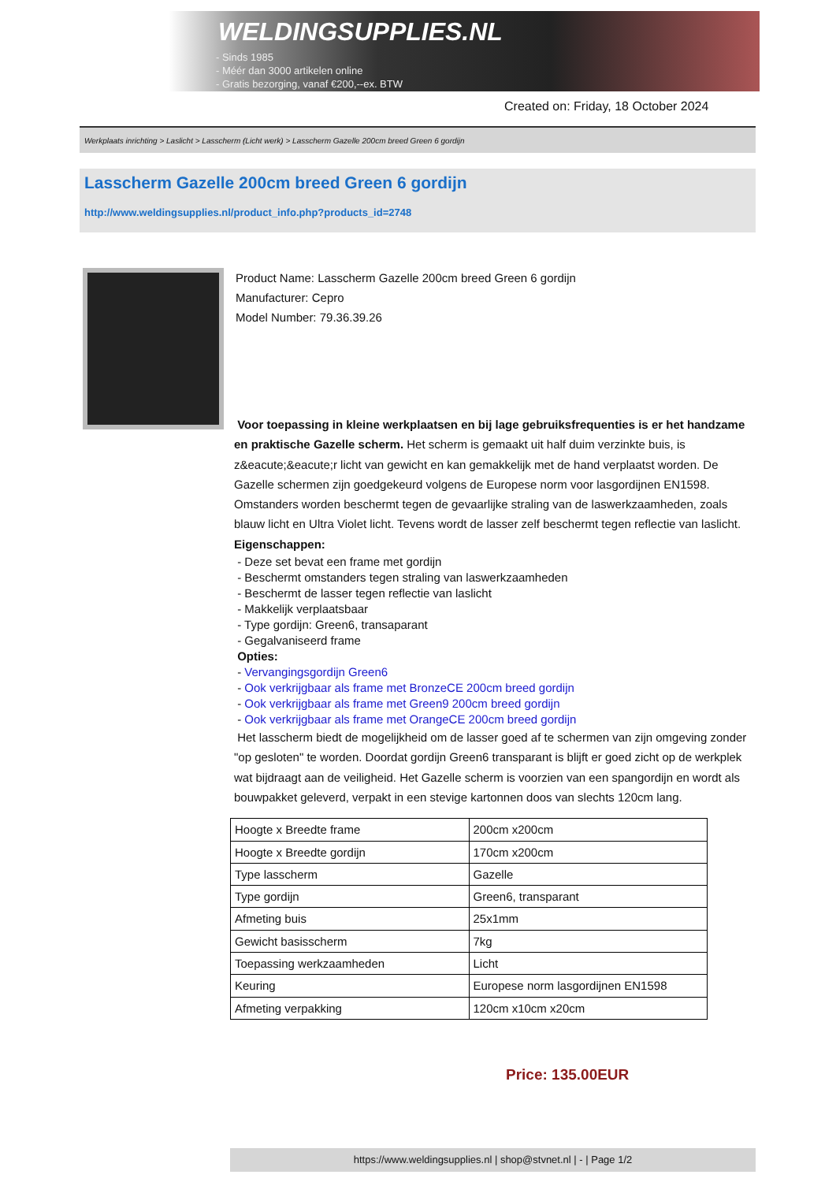WELDINGSUPPLIES.NL
- Sinds 1985
- Méér dan 3000 artikelen online
- Gratis bezorging, vanaf €200,--ex. BTW
Created on: Friday, 18 October 2024
Werkplaats inrichting > Laslicht > Lasscherm (Licht werk) > Lasscherm Gazelle 200cm breed Green 6 gordijn
Lasscherm Gazelle 200cm breed Green 6 gordijn
http://www.weldingsupplies.nl/product_info.php?products_id=2748
Product Name: Lasscherm Gazelle 200cm breed Green 6 gordijn
Manufacturer: Cepro
Model Number: 79.36.39.26
Voor toepassing in kleine werkplaatsen en bij lage gebruiksfrequenties is er het handzame en praktische Gazelle scherm. Het scherm is gemaakt uit half duim verzinkte buis, is z&eacute;&eacute;r licht van gewicht en kan gemakkelijk met de hand verplaatst worden. De Gazelle schermen zijn goedgekeurd volgens de Europese norm voor lasgordijnen EN1598. Omstanders worden beschermt tegen de gevaarlijke straling van de laswerkzaamheden, zoals blauw licht en Ultra Violet licht. Tevens wordt de lasser zelf beschermt tegen reflectie van laslicht. Eigenschappen:
- Deze set bevat een frame met gordijn
- Beschermt omstanders tegen straling van laswerkzaamheden
- Beschermt de lasser tegen reflectie van laslicht
- Makkelijk verplaatsbaar
- Type gordijn: Green6, transaparant
- Gegalvaniseerd frame
Opties:
- Vervangingsgordijn Green6
- Ook verkrijgbaar als frame met BronzeCE 200cm breed gordijn
- Ook verkrijgbaar als frame met Green9 200cm breed gordijn
- Ook verkrijgbaar als frame met OrangeCE 200cm breed gordijn
Het lasscherm biedt de mogelijkheid om de lasser goed af te schermen van zijn omgeving zonder "op gesloten" te worden. Doordat gordijn Green6 transparant is blijft er goed zicht op de werkplek wat bijdraagt aan de veiligheid. Het Gazelle scherm is voorzien van een spangordijn en wordt als bouwpakket geleverd, verpakt in een stevige kartonnen doos van slechts 120cm lang.
| Hoogte x Breedte frame | 200cm x200cm |
| Hoogte x Breedte gordijn | 170cm x200cm |
| Type lasscherm | Gazelle |
| Type gordijn | Green6, transparant |
| Afmeting buis | 25x1mm |
| Gewicht basisscherm | 7kg |
| Toepassing werkzaamheden | Licht |
| Keuring | Europese norm lasgordijnen EN1598 |
| Afmeting verpakking | 120cm x10cm x20cm |
Price: 135.00EUR
https://www.weldingsupplies.nl | shop@stvnet.nl | - | Page 1/2